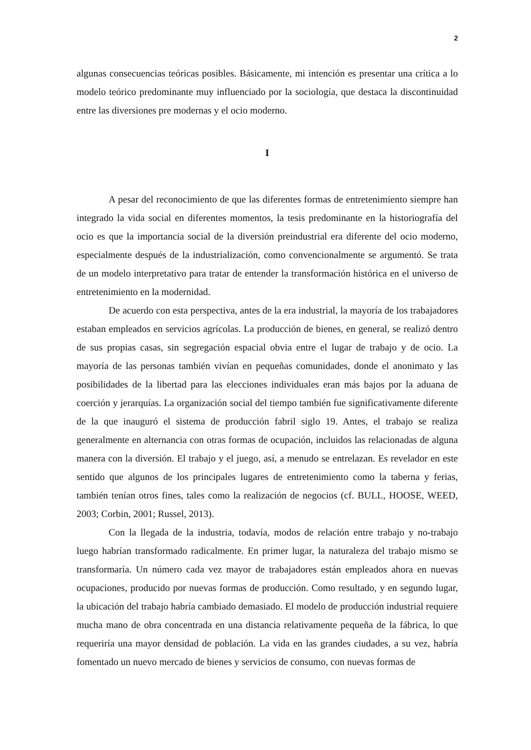2
algunas consecuencias teóricas posibles. Básicamente, mi intención es presentar una crítica a lo modelo teórico predominante muy influenciado por la sociología, que destaca la discontinuidad entre las diversiones pre modernas y el ocio moderno.
I
A pesar del reconocimiento de que las diferentes formas de entretenimiento siempre han integrado la vida social en diferentes momentos, la tesis predominante en la historiografía del ocio es que la importancia social de la diversión preindustrial era diferente del ocio moderno, especialmente después de la industrialización, como convencionalmente se argumentó. Se trata de un modelo interpretativo para tratar de entender la transformación histórica en el universo de entretenimiento en la modernidad.
De acuerdo con esta perspectiva, antes de la era industrial, la mayoría de los trabajadores estaban empleados en servicios agrícolas. La producción de bienes, en general, se realizó dentro de sus propias casas, sin segregación espacial obvia entre el lugar de trabajo y de ocio. La mayoría de las personas también vivían en pequeñas comunidades, donde el anonimato y las posibilidades de la libertad para las elecciones individuales eran más bajos por la aduana de coerción y jerarquías. La organización social del tiempo también fue significativamente diferente de la que inauguró el sistema de producción fabril siglo 19. Antes, el trabajo se realiza generalmente en alternancia con otras formas de ocupación, incluidos las relacionadas de alguna manera con la diversión. El trabajo y el juego, así, a menudo se entrelazan. Es revelador en este sentido que algunos de los principales lugares de entretenimiento como la taberna y ferias, también tenían otros fines, tales como la realización de negocios (cf. BULL, HOOSE, WEED, 2003; Corbin, 2001; Russel, 2013).
Con la llegada de la industria, todavía, modos de relación entre trabajo y no-trabajo luego habrían transformado radicalmente. En primer lugar, la naturaleza del trabajo mismo se transformaría. Un número cada vez mayor de trabajadores están empleados ahora en nuevas ocupaciones, producido por nuevas formas de producción. Como resultado, y en segundo lugar, la ubicación del trabajo habría cambiado demasiado. El modelo de producción industrial requiere mucha mano de obra concentrada en una distancia relativamente pequeña de la fábrica, lo que requeriría una mayor densidad de población. La vida en las grandes ciudades, a su vez, habría fomentado un nuevo mercado de bienes y servicios de consumo, con nuevas formas de